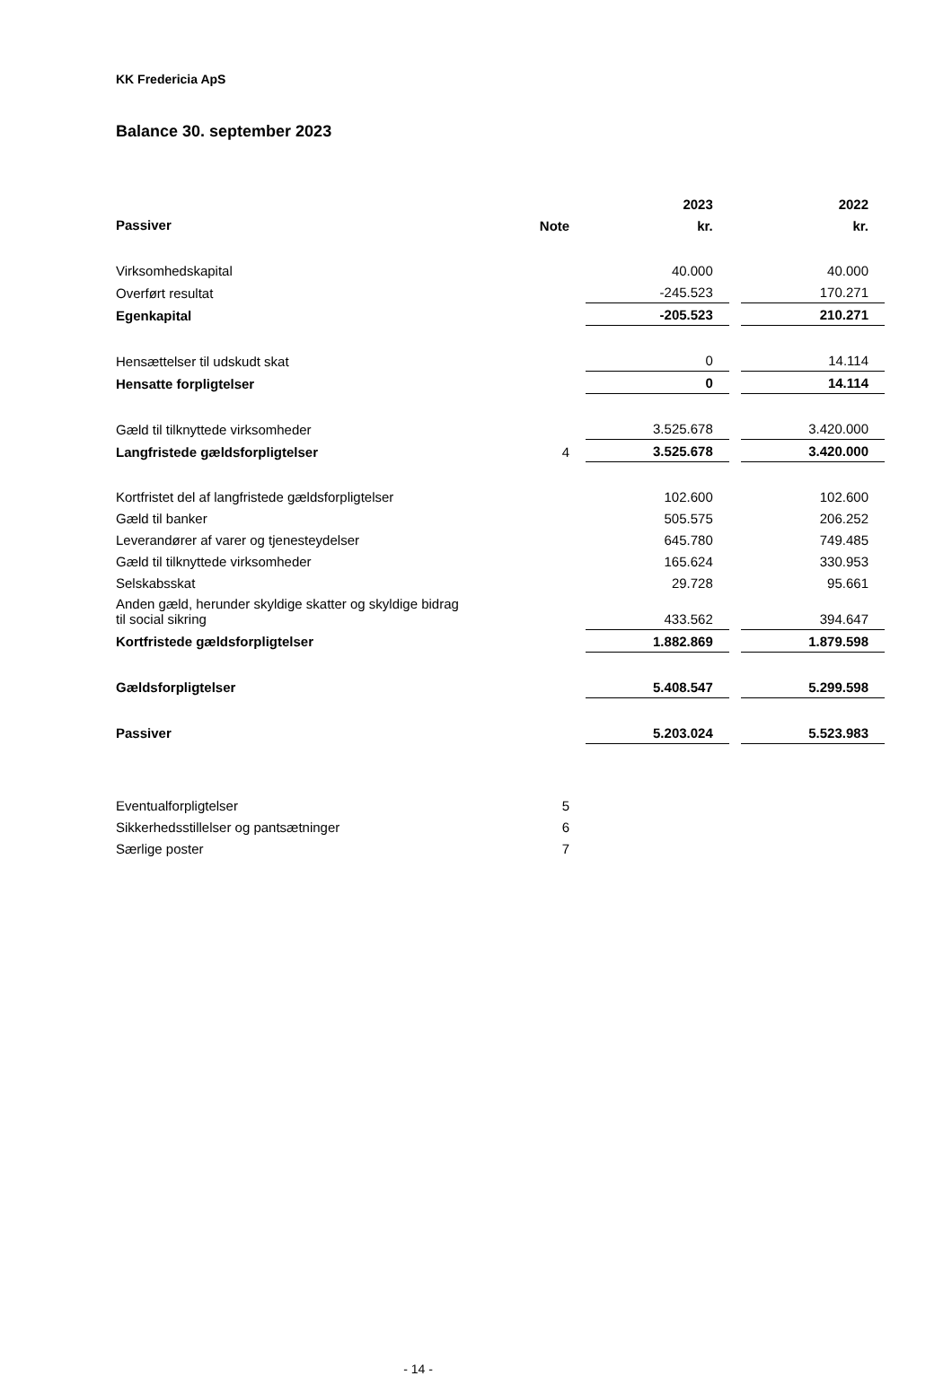KK Fredericia ApS
Balance 30. september 2023
| | | | 2023 | | 2022 |
| --- | --- | --- | --- | --- | --- |
| Passiver | Note | | kr. | | kr. |
| Virksomhedskapital | | | 40.000 | | 40.000 |
| Overført resultat | | | -245.523 | | 170.271 |
| Egenkapital | | | -205.523 | | 210.271 |
| Hensættelser til udskudt skat | | | 0 | | 14.114 |
| Hensatte forpligtelser | | | 0 | | 14.114 |
| Gæld til tilknyttede virksomheder | | | 3.525.678 | | 3.420.000 |
| Langfristede gældsforpligtelser | 4 | | 3.525.678 | | 3.420.000 |
| Kortfristet del af langfristede gældsforpligtelser | | | 102.600 | | 102.600 |
| Gæld til banker | | | 505.575 | | 206.252 |
| Leverandører af varer og tjenesteydelser | | | 645.780 | | 749.485 |
| Gæld til tilknyttede virksomheder | | | 165.624 | | 330.953 |
| Selskabsskat | | | 29.728 | | 95.661 |
| Anden gæld, herunder skyldige skatter og skyldige bidrag til social sikring | | | 433.562 | | 394.647 |
| Kortfristede gældsforpligtelser | | | 1.882.869 | | 1.879.598 |
| Gældsforpligtelser | | | 5.408.547 | | 5.299.598 |
| Passiver | | | 5.203.024 | | 5.523.983 |
| Eventualforpligtelser | 5 | | | | |
| Sikkerhedsstillelser og pantsætninger | 6 | | | | |
| Særlige poster | 7 | | | | |
- 14 -